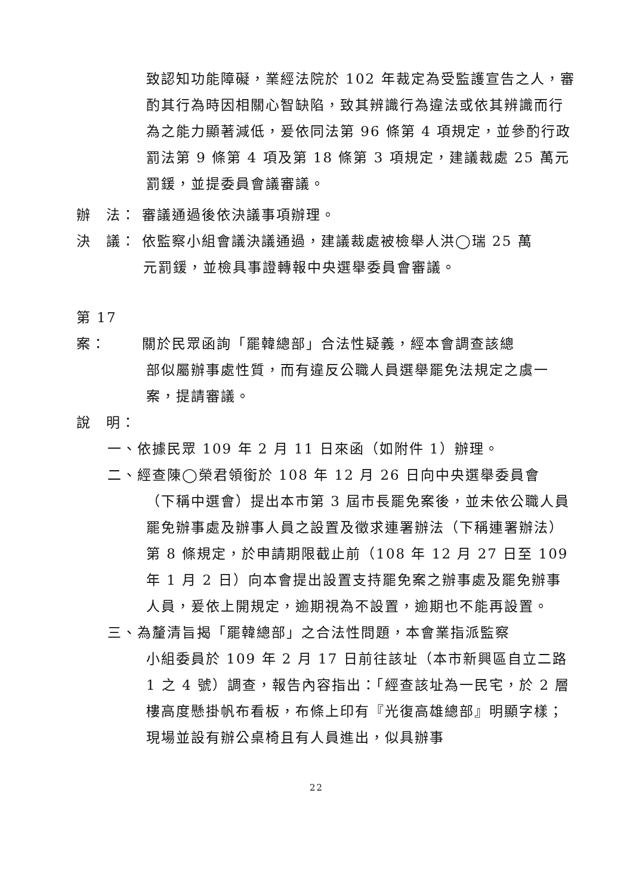致認知功能障礙，業經法院於 102 年裁定為受監護宣告之人，審酌其行為時因相關心智缺陷，致其辨識行為違法或依其辨識而行為之能力顯著減低，爰依同法第 96 條第 4 項規定，並參酌行政罰法第 9 條第 4 項及第 18 條第 3 項規定，建議裁處 25 萬元罰鍰，並提委員會議審議。
辦　法： 審議通過後依決議事項辦理。
決　議： 依監察小組會議決議通過，建議裁處被檢舉人洪◯瑞 25 萬
元罰鍰，並檢具事證轉報中央選舉委員會審議。
第 17 案： 關於民眾函詢「罷韓總部」合法性疑義，經本會調查該總
部似屬辦事處性質，而有違反公職人員選舉罷免法規定之虞一案，提請審議。
說　明：
一、依據民眾 109 年 2 月 11 日來函（如附件 1）辦理。
二、經查陳◯榮君領銜於 108 年 12 月 26 日向中央選舉委員會
（下稱中選會）提出本市第 3 屆市長罷免案後，並未依公職人員罷免辦事處及辦事人員之設置及徵求連署辦法（下稱連署辦法）第 8 條規定，於申請期限截止前（108 年 12 月 27 日至 109 年 1 月 2 日）向本會提出設置支持罷免案之辦事處及罷免辦事人員，爰依上開規定，逾期視為不設置，逾期也不能再設置。
三、為釐清旨揭「罷韓總部」之合法性問題，本會業指派監察
小組委員於 109 年 2 月 17 日前往該址（本市新興區自立二路 1 之 4 號）調查，報告內容指出：「經查該址為一民宅，於 2 層樓高度懸掛帆布看板，布條上印有『光復高雄總部』明顯字樣；現場並設有辦公桌椅且有人員進出，似具辦事
22